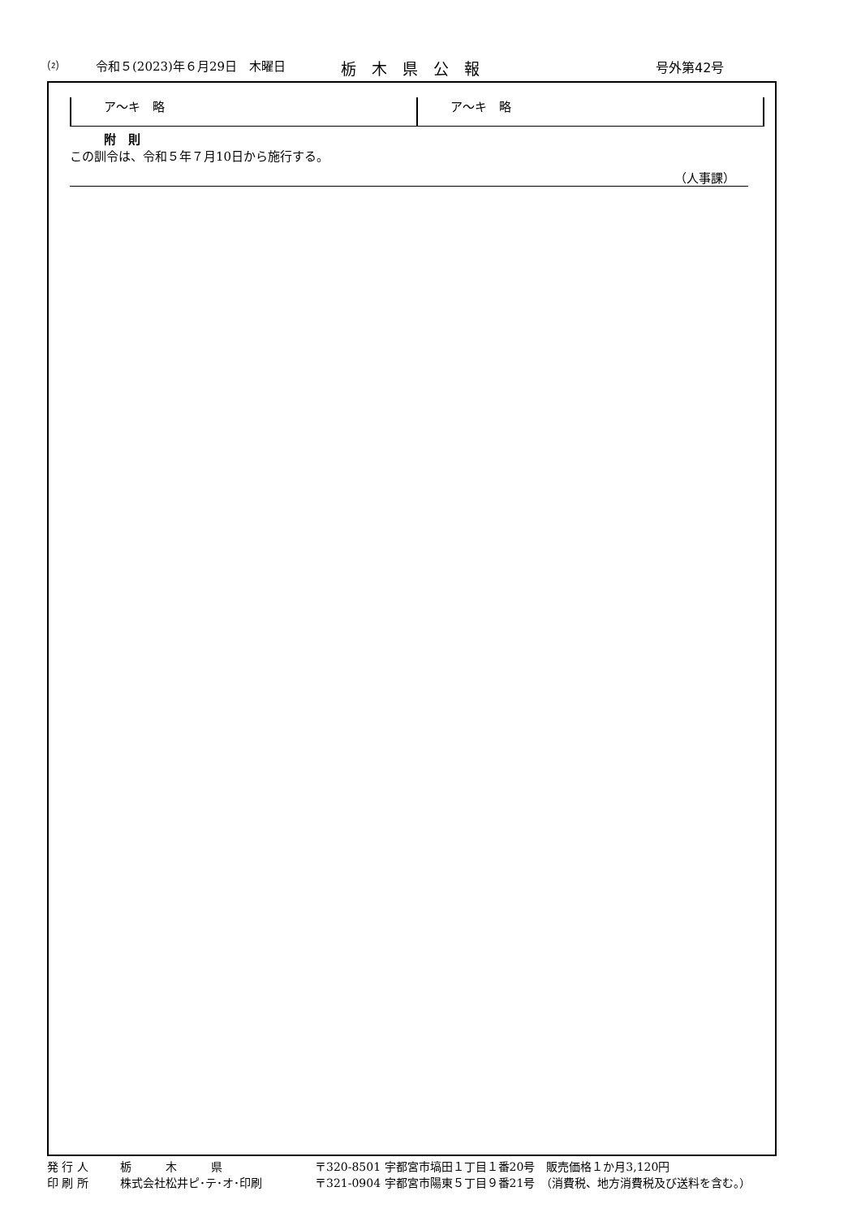⑵ 令和５(2023)年６月29日　木曜日 栃　木　県　公　報 号外第42号
| ア～キ 略 | ア～キ 略 |
附　則
この訓令は、令和５年７月10日から施行する。
（人事課）
発 行 人 栃　　　木　　　県 〒320-8501 宇都宮市塙田１丁目１番20号　販売価格１か月3,120円
印 刷 所 株式会社松井ピ･テ･オ･印刷 〒321-0904 宇都宮市陽東５丁目９番21号　（消費税、地方消費税及び送料を含む。）